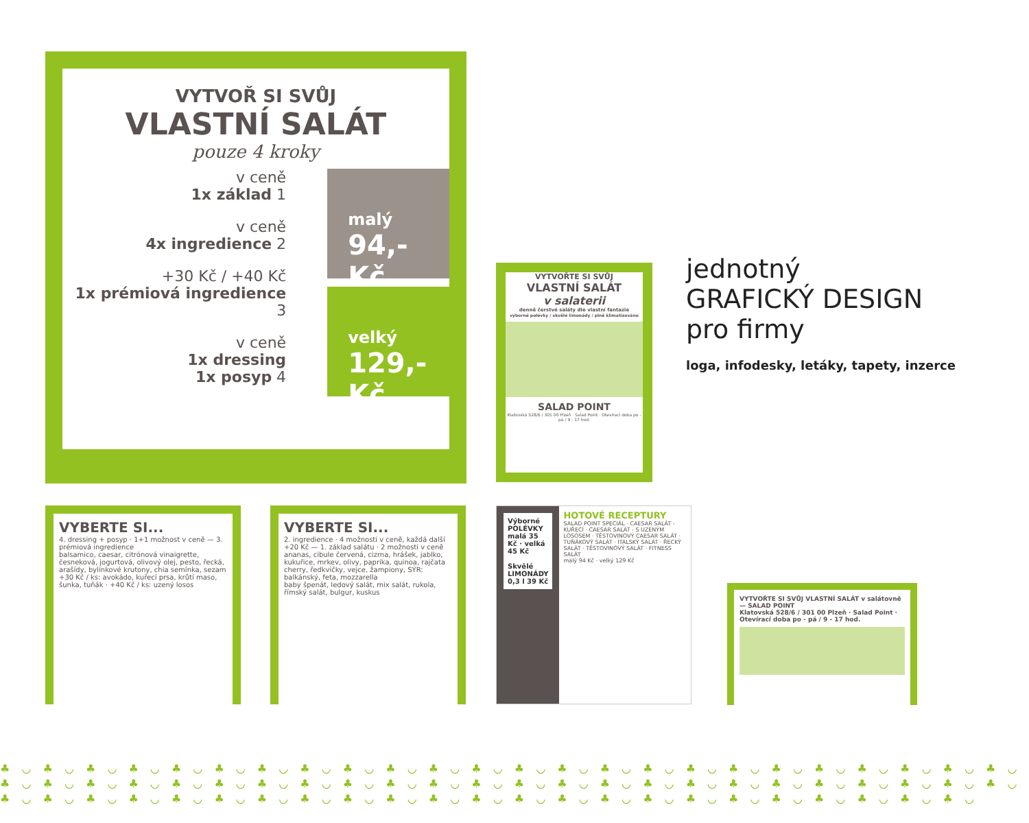VYTVOŘ SI SVŮJ
VLASTNÍ SALÁT
pouze 4 kroky
v ceně
1x základ 1
v ceně
4x ingredience 2
+30 Kč / +40 Kč
1x prémiová ingredience 3
v ceně
1x dressing
1x posyp 4
malý
94,- Kč
velký
129,- Kč
VYTVOŘTE SI SVŮJ
VLASTNÍ SALÁT
v salaterii
denně čerstvé saláty dle vlastní fantazie
výborné polévky / skvělé limonády / plně klimatizováno
SALAD POINT
Klatovská 528/6 / 301 00 Plzeň · Salad Point · Otevírací doba po - pá / 9 - 17 hod.
jednotný
GRAFICKÝ DESIGN
pro firmy
loga, infodesky, letáky, tapety, inzerce
VYBERTE SI...
4. dressing + posyp · 1+1 možnost v ceně — 3. prémiová ingredience
balsamico, caesar, citrónová vinaigrette, česneková, jogurtová, olivový olej, pesto, řecká, arašídy, bylinkové krutony, chia semínka, sezam
+30 Kč / ks: avokádo, kuřecí prsa, krůtí maso, šunka, tuňák · +40 Kč / ks: uzený losos
VYBERTE SI...
2. ingredience · 4 možnosti v ceně, každá další +20 Kč — 1. základ salátu · 2 možnosti v ceně
ananas, cibule červená, cizrna, hrášek, jablko, kukuřice, mrkev, olivy, paprika, quinoa, rajčata cherry, ředkvičky, vejce, žampiony, SÝR: balkánský, feta, mozzarella
baby špenát, ledový salát, mix salát, rukola, římský salát, bulgur, kuskus
Výborné POLÉVKY
malá 35 Kč · velká 45 Kč
Skvělé LIMONÁDY
0,3 l 39 Kč
HOTOVÉ RECEPTURY
SALAD POINT SPECIÁL · CAESAR SALÁT - KUŘECÍ · CAESAR SALÁT - S UZENÝM LOSOSEM · TĚSTOVINOVÝ CAESAR SALÁT · TUŇÁKOVÝ SALÁT · ITALSKÝ SALÁT · ŘECKÝ SALÁT · TĚSTOVINOVÝ SALÁT · FITNESS SALÁT
malý 94 Kč · velký 129 Kč
VYTVOŘTE SI SVŮJ VLASTNÍ SALÁT v salátovně — SALAD POINT
Klatovská 528/6 / 301 00 Plzeň · Salad Point · Otevírací doba po - pá / 9 - 17 hod.
♣ ◡ ♣ ◡ ♣ ◡ ♣ ◡ ♣ ◡ ♣ ◡ ♣ ◡ ♣ ◡ ♣ ◡ ♣ ◡ ♣ ◡ ♣ ◡ ♣ ◡ ♣ ◡ ♣ ◡ ♣ ◡ ♣ ◡ ♣ ◡ ♣ ◡ ♣ ◡ ♣ ◡ ♣ ◡ ♣ ◡ ♣ ◡ ♣ ◡ ♣ ◡ ♣ ◡ ♣ ◡ ♣ ◡ ♣ ◡ ♣ ◡ ♣ ◡ ♣ ◡ ♣ ◡ ♣ ◡ ♣ ◡ ♣ ◡ ♣ ◡ ♣ ◡ ♣ ◡ ♣ ◡ ♣ ◡ ♣ ◡ ♣ ◡ ♣ ◡ ♣ ◡ ♣ ◡ ♣ ◡ ♣ ◡ ♣ ◡ ♣ ◡ ♣ ◡ ♣ ◡ ♣ ◡ ♣ ◡ ♣ ◡ ♣ ◡ ♣ ◡ ♣ ◡ ♣ ◡ ♣ ◡ ♣ ◡ ♣ ◡ ♣ ◡ ♣ ◡ ♣ ◡ ♣ ◡ ♣ ◡ ♣ ◡ ♣ ◡ ♣ ◡